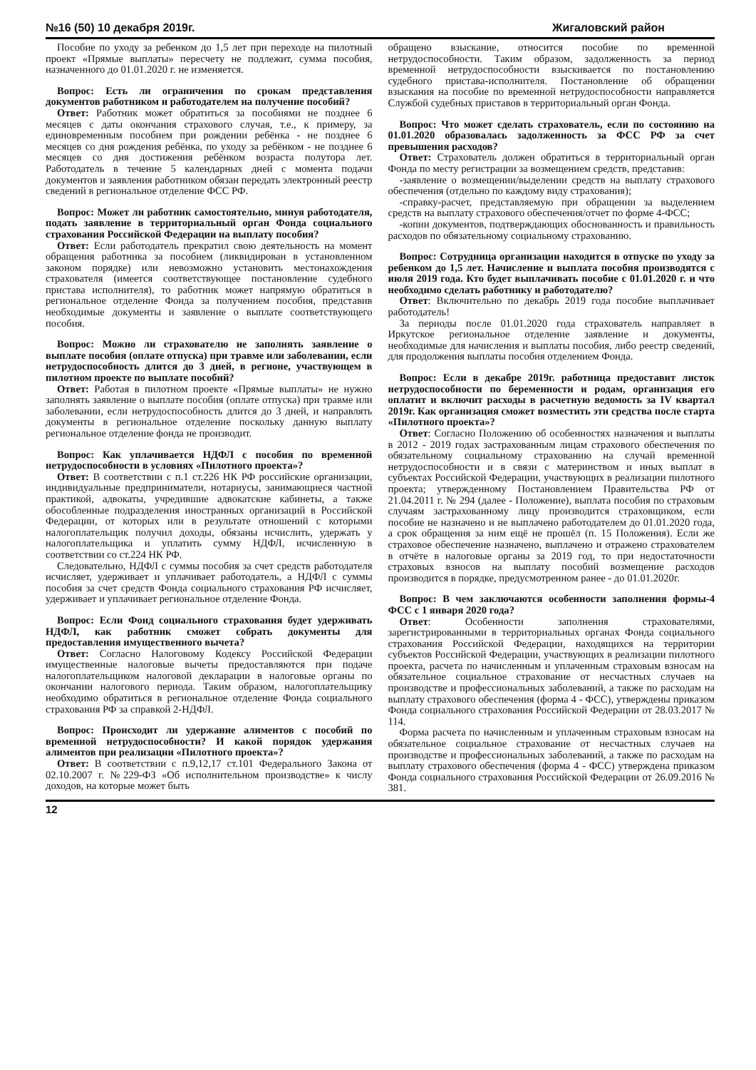№16 (50) 10 декабря 2019г. Жигаловский район
Пособие по уходу за ребенком до 1,5 лет при переходе на пилотный проект «Прямые выплаты» пересчету не подлежит, сумма пособия, назначенного до 01.01.2020 г. не изменяется.
Вопрос: Есть ли ограничения по срокам представления документов работником и работодателем на получение пособий?
Ответ: Работник может обратиться за пособиями не позднее 6 месяцев с даты окончания страхового случая, т.е., к примеру, за единовременным пособием при рождении ребёнка - не позднее 6 месяцев со дня рождения ребёнка, по уходу за ребёнком - не позднее 6 месяцев со дня достижения ребёнком возраста полутора лет. Работодатель в течение 5 календарных дней с момента подачи документов и заявления работником обязан передать электронный реестр сведений в региональное отделение ФСС РФ.
Вопрос: Может ли работник самостоятельно, минуя работодателя, подать заявление в территориальный орган Фонда социального страхования Российской Федерации на выплату пособия?
Ответ: Если работодатель прекратил свою деятельность на момент обращения работника за пособием (ликвидирован в установленном законом порядке) или невозможно установить местонахождения страхователя (имеется соответствующее постановление судебного пристава исполнителя), то работник может напрямую обратиться в региональное отделение Фонда за получением пособия, представив необходимые документы и заявление о выплате соответствующего пособия.
Вопрос: Можно ли страхователю не заполнять заявление о выплате пособия (оплате отпуска) при травме или заболевании, если нетрудоспособность длится до 3 дней, в регионе, участвующем в пилотном проекте по выплате пособий?
Ответ: Работая в пилотном проекте «Прямые выплаты» не нужно заполнять заявление о выплате пособия (оплате отпуска) при травме или заболевании, если нетрудоспособность длится до 3 дней, и направлять документы в региональное отделение поскольку данную выплату региональное отделение фонда не производит.
Вопрос: Как уплачивается НДФЛ с пособия по временной нетрудоспособности в условиях «Пилотного проекта»?
Ответ: В соответствии с п.1 ст.226 НК РФ российские организации, индивидуальные предприниматели, нотариусы, занимающиеся частной практикой, адвокаты, учредившие адвокатские кабинеты, а также обособленные подразделения иностранных организаций в Российской Федерации, от которых или в результате отношений с которыми налогоплательщик получил доходы, обязаны исчислить, удержать у налогоплательщика и уплатить сумму НДФЛ, исчисленную в соответствии со ст.224 НК РФ.
Следовательно, НДФЛ с суммы пособия за счет средств работодателя исчисляет, удерживает и уплачивает работодатель, а НДФЛ с суммы пособия за счет средств Фонда социального страхования РФ исчисляет, удерживает и уплачивает региональное отделение Фонда.
Вопрос: Если Фонд социального страхования будет удерживать НДФЛ, как работник сможет собрать документы для предоставления имущественного вычета?
Ответ: Согласно Налоговому Кодексу Российской Федерации имущественные налоговые вычеты предоставляются при подаче налогоплательщиком налоговой декларации в налоговые органы по окончании налогового периода. Таким образом, налогоплательщику необходимо обратиться в региональное отделение Фонда социального страхования РФ за справкой 2-НДФЛ.
Вопрос: Происходит ли удержание алиментов с пособий по временной нетрудоспособности? И какой порядок удержания алиментов при реализации «Пилотного проекта»?
Ответ: В соответствии с п.9,12,17 ст.101 Федерального Закона от 02.10.2007 г. №229-ФЗ «Об исполнительном производстве» к числу доходов, на которые может быть
обращено взыскание, относится пособие по временной нетрудоспособности. Таким образом, задолженность за период временной нетрудоспособности взыскивается по постановлению судебного пристава-исполнителя. Постановление об обращении взыскания на пособие по временной нетрудоспособности направляется Службой судебных приставов в территориальный орган Фонда.
Вопрос: Что может сделать страхователь, если по состоянию на 01.01.2020 образовалась задолженность за ФСС РФ за счет превышения расходов?
Ответ: Страхователь должен обратиться в территориальный орган Фонда по месту регистрации за возмещением средств, представив:
-заявление о возмещении/выделении средств на выплату страхового обеспечения (отдельно по каждому виду страхования);
-справку-расчет, представляемую при обращении за выделением средств на выплату страхового обеспечения/отчет по форме 4-ФСС;
-копии документов, подтверждающих обоснованность и правильность расходов по обязательному социальному страхованию.
Вопрос: Сотрудница организации находится в отпуске по уходу за ребенком до 1,5 лет. Начисление и выплата пособия производятся с июля 2019 года. Кто будет выплачивать пособие с 01.01.2020 г. и что необходимо сделать работнику и работодателю?
Ответ: Включительно по декабрь 2019 года пособие выплачивает работодатель!
За периоды после 01.01.2020 года страхователь направляет в Иркутское региональное отделение заявление и документы, необходимые для начисления и выплаты пособия, либо реестр сведений, для продолжения выплаты пособия отделением Фонда.
Вопрос: Если в декабре 2019г. работница предоставит листок нетрудоспособности по беременности и родам, организация его оплатит и включит расходы в расчетную ведомость за IV квартал 2019г. Как организация сможет возместить эти средства после старта «Пилотного проекта»?
Ответ: Согласно Положению об особенностях назначения и выплаты в 2012 - 2019 годах застрахованным лицам страхового обеспечения по обязательному социальному страхованию на случай временной нетрудоспособности и в связи с материнством и иных выплат в субъектах Российской Федерации, участвующих в реализации пилотного проекта; утвержденному Постановлением Правительства РФ от 21.04.2011 г. № 294 (далее - Положение), выплата пособия по страховым случаям застрахованному лицу производится страховщиком, если пособие не назначено и не выплачено работодателем до 01.01.2020 года, а срок обращения за ним ещё не прошёл (п. 15 Положения). Если же страховое обеспечение назначено, выплачено и отражено страхователем в отчёте в налоговые органы за 2019 год, то при недостаточности страховых взносов на выплату пособий возмещение расходов производится в порядке, предусмотренном ранее - до 01.01.2020г.
Вопрос: В чем заключаются особенности заполнения формы-4 ФСС с 1 января 2020 года?
Ответ: Особенности заполнения страхователями, зарегистрированными в территориальных органах Фонда социального страхования Российской Федерации, находящихся на территории субъектов Российской Федерации, участвующих в реализации пилотного проекта, расчета по начисленным и уплаченным страховым взносам на обязательное социальное страхование от несчастных случаев на производстве и профессиональных заболеваний, а также по расходам на выплату страхового обеспечения (форма 4 - ФСС), утверждены приказом Фонда социального страхования Российской Федерации от 28.03.2017 № 114.
Форма расчета по начисленным и уплаченным страховым взносам на обязательное социальное страхование от несчастных случаев на производстве и профессиональных заболеваний, а также по расходам на выплату страхового обеспечения (форма 4 - ФСС) утверждена приказом Фонда социального страхования Российской Федерации от 26.09.2016 № 381.
12